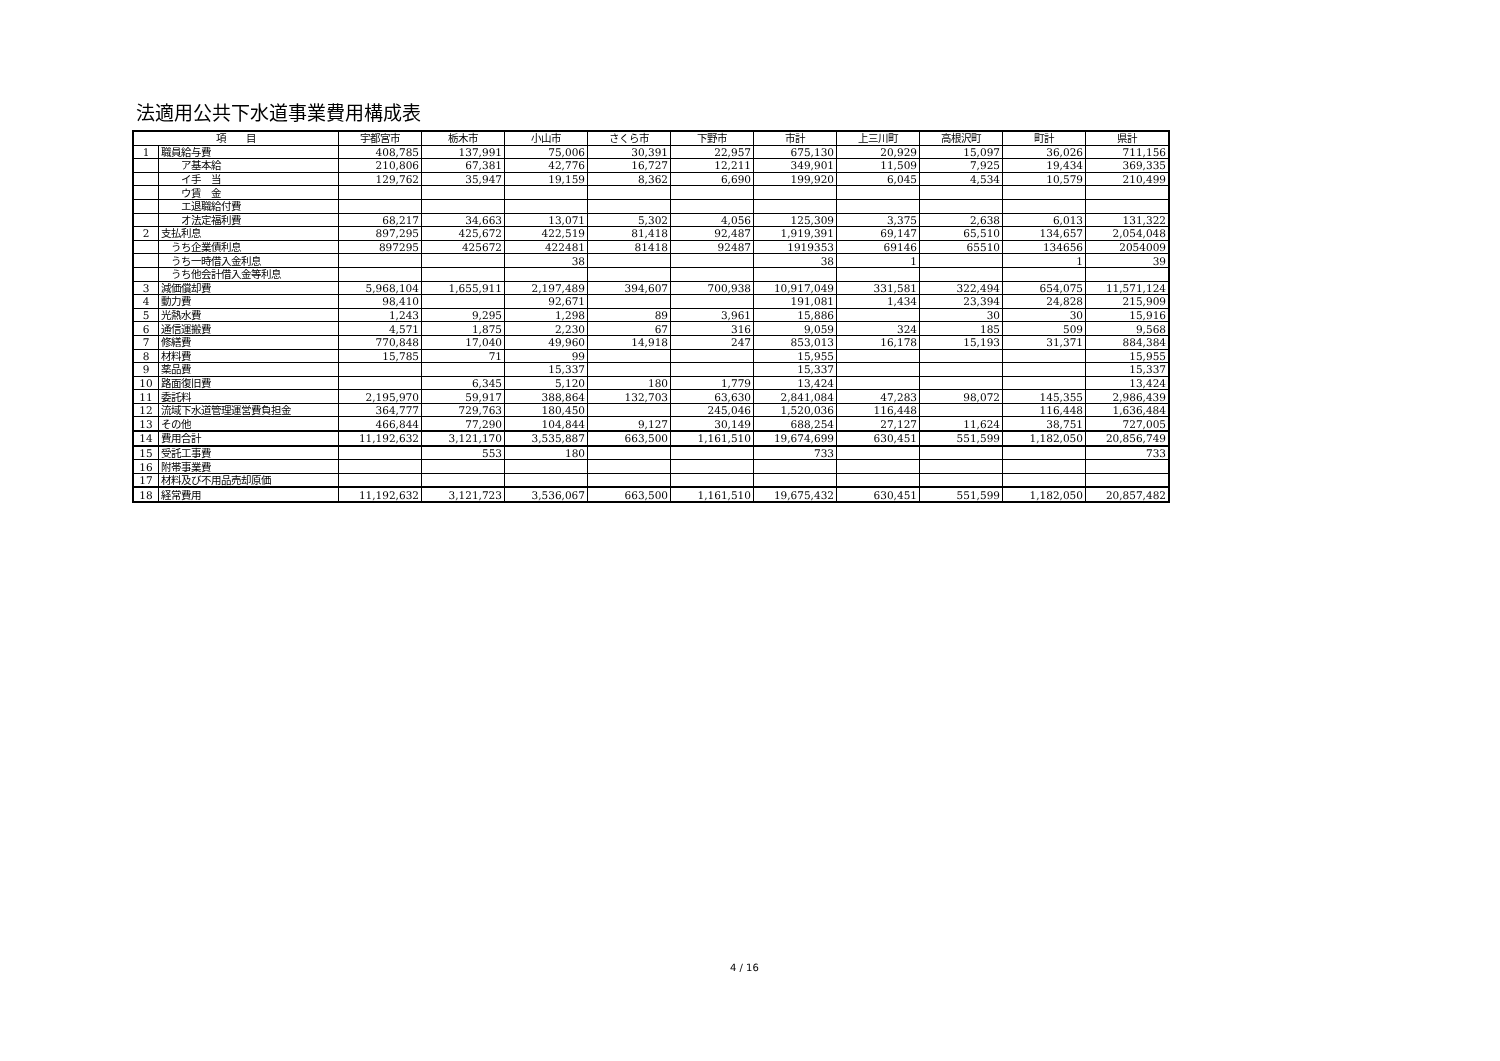法適用公共下水道事業費用構成表
| 項 目 | | 宇都宮市 | 栃木市 | 小山市 | さくら市 | 下野市 | 市計 | 上三川町 | 高根沢町 | 町計 | 県計 |
| --- | --- | --- | --- | --- | --- | --- | --- | --- | --- | --- | --- |
| 1 | 職員給与費 | 408,785 | 137,991 | 75,006 | 30,391 | 22,957 | 675,130 | 20,929 | 15,097 | 36,026 | 711,156 |
| | ア基本給 | 210,806 | 67,381 | 42,776 | 16,727 | 12,211 | 349,901 | 11,509 | 7,925 | 19,434 | 369,335 |
| | イ手 当 | 129,762 | 35,947 | 19,159 | 8,362 | 6,690 | 199,920 | 6,045 | 4,534 | 10,579 | 210,499 |
| | ウ賃 金 | | | | | | | | | | |
| | エ退職給付費 | | | | | | | | | | |
| | オ法定福利費 | 68,217 | 34,663 | 13,071 | 5,302 | 4,056 | 125,309 | 3,375 | 2,638 | 6,013 | 131,322 |
| 2 | 支払利息 | 897,295 | 425,672 | 422,519 | 81,418 | 92,487 | 1,919,391 | 69,147 | 65,510 | 134,657 | 2,054,048 |
| | うち企業債利息 | 897295 | 425672 | 422481 | 81418 | 92487 | 1919353 | 69146 | 65510 | 134656 | 2054009 |
| | うち一時借入金利息 | | | 38 | | | 38 | 1 | | 1 | 39 |
| | うち他会計借入金等利息 | | | | | | | | | | |
| 3 | 減価償却費 | 5,968,104 | 1,655,911 | 2,197,489 | 394,607 | 700,938 | 10,917,049 | 331,581 | 322,494 | 654,075 | 11,571,124 |
| 4 | 動力費 | 98,410 | | 92,671 | | | 191,081 | 1,434 | 23,394 | 24,828 | 215,909 |
| 5 | 光熱水費 | 1,243 | 9,295 | 1,298 | 89 | 3,961 | 15,886 | | 30 | 30 | 15,916 |
| 6 | 通信運搬費 | 4,571 | 1,875 | 2,230 | 67 | 316 | 9,059 | 324 | 185 | 509 | 9,568 |
| 7 | 修繕費 | 770,848 | 17,040 | 49,960 | 14,918 | 247 | 853,013 | 16,178 | 15,193 | 31,371 | 884,384 |
| 8 | 材料費 | 15,785 | 71 | 99 | | | 15,955 | | | | 15,955 |
| 9 | 薬品費 | | | 15,337 | | | 15,337 | | | | 15,337 |
| 10 | 路面復旧費 | | 6,345 | 5,120 | 180 | 1,779 | 13,424 | | | | 13,424 |
| 11 | 委託料 | 2,195,970 | 59,917 | 388,864 | 132,703 | 63,630 | 2,841,084 | 47,283 | 98,072 | 145,355 | 2,986,439 |
| 12 | 流域下水道管理運営費負担金 | 364,777 | 729,763 | 180,450 | | 245,046 | 1,520,036 | 116,448 | | 116,448 | 1,636,484 |
| 13 | その他 | 466,844 | 77,290 | 104,844 | 9,127 | 30,149 | 688,254 | 27,127 | 11,624 | 38,751 | 727,005 |
| 14 | 費用合計 | 11,192,632 | 3,121,170 | 3,535,887 | 663,500 | 1,161,510 | 19,674,699 | 630,451 | 551,599 | 1,182,050 | 20,856,749 |
| 15 | 受託工事費 | | 553 | 180 | | | 733 | | | | 733 |
| 16 | 附帯事業費 | | | | | | | | | | |
| 17 | 材料及び不用品売却原価 | | | | | | | | | | |
| 18 | 経常費用 | 11,192,632 | 3,121,723 | 3,536,067 | 663,500 | 1,161,510 | 19,675,432 | 630,451 | 551,599 | 1,182,050 | 20,857,482 |
4 / 16